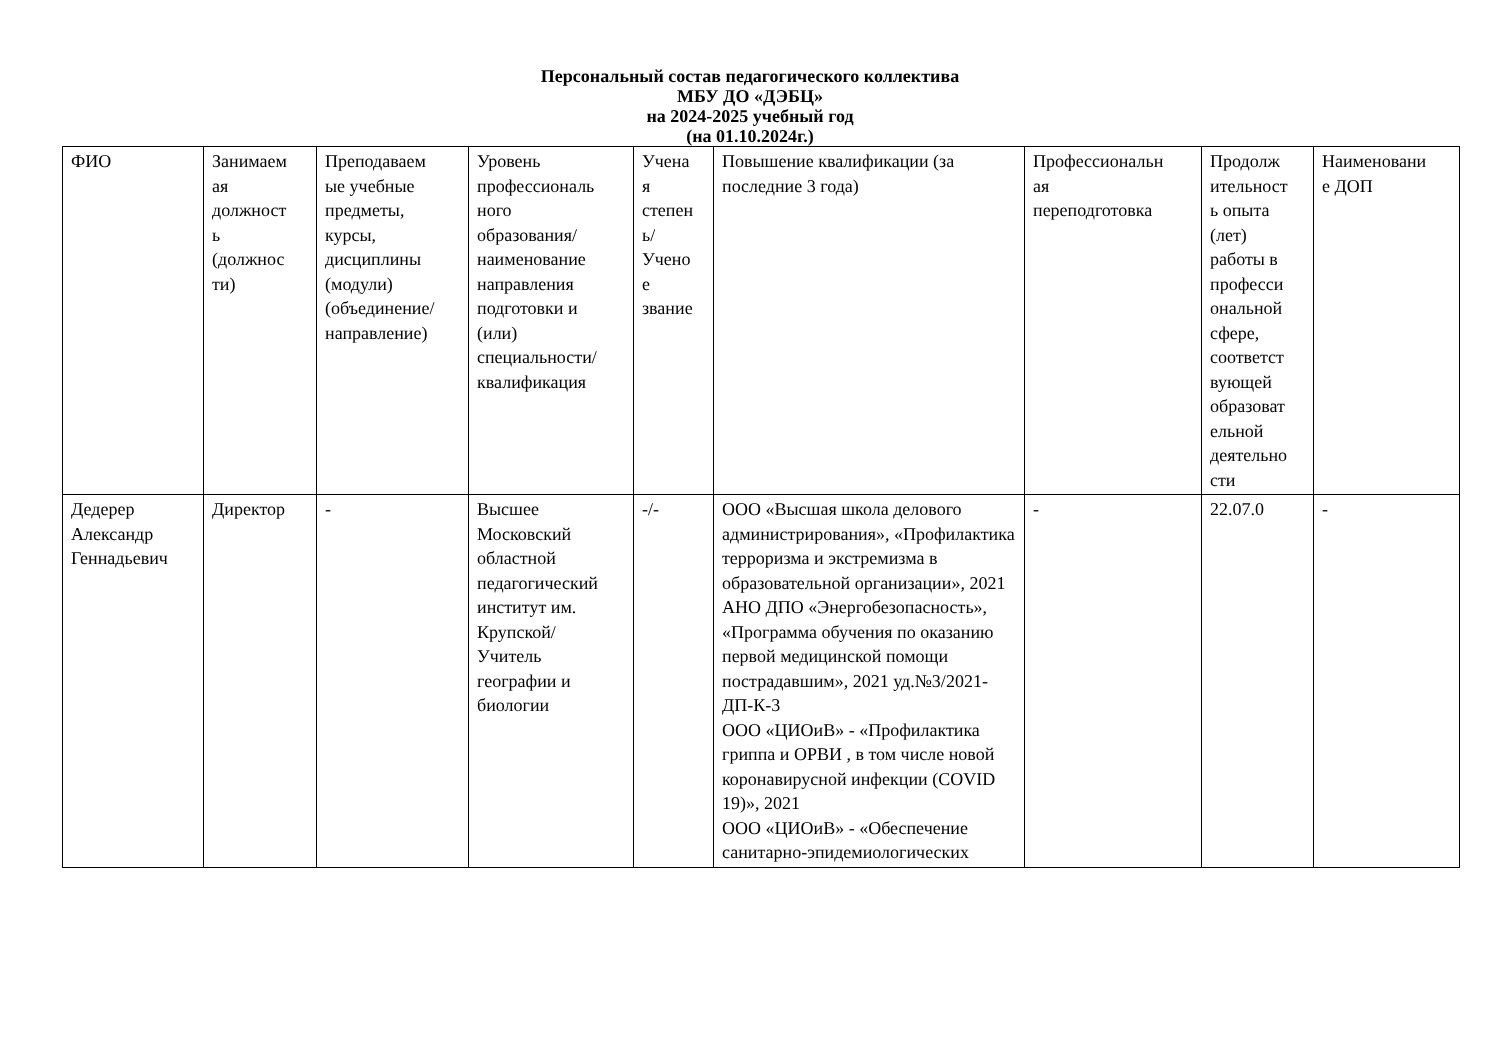Персональный состав педагогического коллектива
МБУ ДО «ДЭБЦ»
на 2024-2025 учебный год
(на 01.10.2024г.)
| ФИО | Занимаем ая должност ь (должнос ти) | Преподаваем ые учебные предметы, курсы, дисциплины (модули) (объединение/ направление) | Уровень профессиональ ного образования/ наименование направления подготовки и (или) специальности/ квалификация | Учена я степен ь/ Учено е звание | Повышение квалификации (за последние 3 года) | Профессиональн ая переподготовка | Продолж ительност ь опыта (лет) работы в професси ональной сфере, соответст вующей образоват ельной деятельно сти | Наименовани е ДОП |
| Дедерер Александр Геннадьевич | Директор | - | Высшее Московский областной педагогический институт им. Крупской/ Учитель географии и биологии | -/- | ООО «Высшая школа делового администрирования», «Профилактика терроризма и экстремизма в образовательной организации», 2021 АНО ДПО «Энергобезопасность», «Программа обучения по оказанию первой медицинской помощи пострадавшим», 2021 уд.№3/2021-ДП-К-3 ООО «ЦИОиВ» - «Профилактика гриппа и ОРВИ , в том числе новой коронавирусной инфекции (COVID 19)», 2021 ООО «ЦИОиВ» - «Обеспечение санитарно-эпидемиологических | - | 22.07.0 | - |